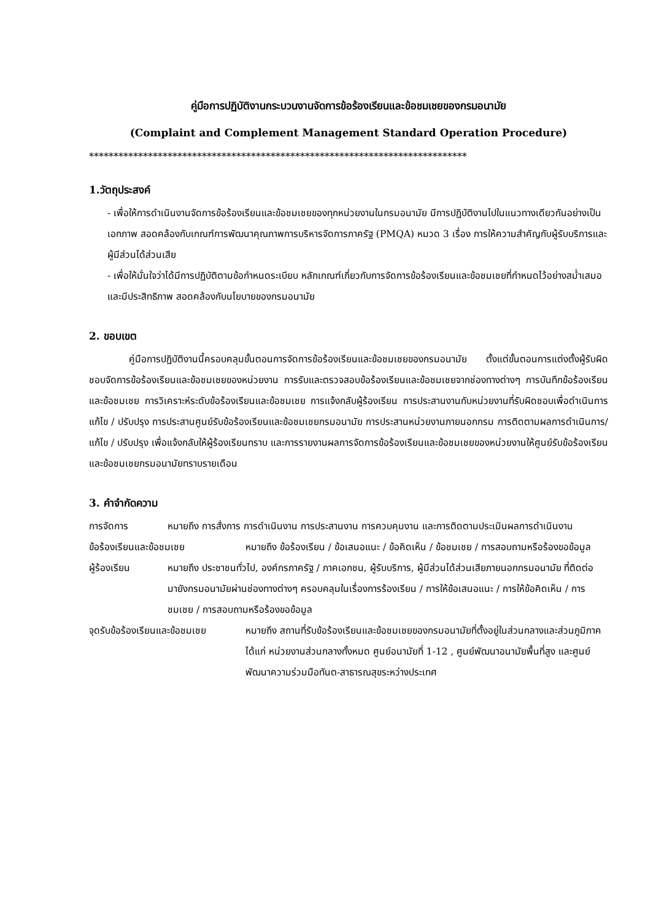คู่มือการปฏิบัติงานกระบวนงานจัดการข้อร้องเรียนและข้อชมเชยของกรมอนามัย
(Complaint and Complement Management Standard Operation Procedure)
*****************************************************************************
1.วัตถุประสงค์
- เพื่อให้การดำเนินงานจัดการข้อร้องเรียนและข้อชมเชยของทุกหน่วยงานในกรมอนามัย มีการปฏิบัติงานไปในแนวทางเดียวกันอย่างเป็นเอกภาพ สอดคล้องกับเกณฑ์การพัฒนาคุณภาพการบริหารจัดการภาครัฐ (PMQA) หมวด 3 เรื่อง การให้ความสำคัญกับผู้รับบริการและผู้มีส่วนได้ส่วนเสีย
- เพื่อให้มั่นใจว่าได้มีการปฏิบัติตามข้อกำหนดระเบียบ หลักเกณฑ์เกี่ยวกับการจัดการข้อร้องเรียนและข้อชมเชยที่กำหนดไว้อย่างสม่ำเสมอ และมีประสิทธิภาพ สอดคล้องกับนโยบายของกรมอนามัย
2. ขอบเขต
คู่มือการปฏิบัติงานนี้ครอบคลุมขั้นตอนการจัดการข้อร้องเรียนและข้อชมเชยของกรมอนามัย ตั้งแต่ขั้นตอนการแต่งตั้งผู้รับผิดชอบจัดการข้อร้องเรียนและข้อชมเชยของหน่วยงาน การรับและตรวจสอบข้อร้องเรียนและข้อชมเชยจากช่องทางต่างๆ การบันทึกข้อร้องเรียนและข้อชมเชย การวิเคราะห์ระดับข้อร้องเรียนและข้อชมเชย การแจ้งกลับผู้ร้องเรียน การประสานงานกับหน่วยงานที่รับผิดชอบเพื่อดำเนินการแก้ไข / ปรับปรุง การประสานศูนย์รับข้อร้องเรียนและข้อชมเชยกรมอนามัย การประสานหน่วยงานภายนอกกรม การติดตามผลการดำเนินการ/แก้ไข / ปรับปรุง เพื่อแจ้งกลับให้ผู้ร้องเรียนทราบ และการรายงานผลการจัดการข้อร้องเรียนและข้อชมเชยของหน่วยงานให้ศูนย์รับข้อร้องเรียนและข้อชมเชยกรมอนามัยทราบรายเดือน
3. คำจำกัดความ
การจัดการ หมายถึง การสั่งการ การดำเนินงาน การประสานงาน การควบคุมงาน และการติดตามประเมินผลการดำเนินงาน
ข้อร้องเรียนและข้อชมเชย หมายถึง ข้อร้องเรียน / ข้อเสนอแนะ / ข้อคิดเห็น / ข้อชมเชย / การสอบถามหรือร้องขอข้อมูล
ผู้ร้องเรียน หมายถึง ประชาชนทั่วไป, องค์กรภาครัฐ / ภาคเอกชน, ผู้รับบริการ, ผู้มีส่วนได้ส่วนเสียภายนอกกรมอนามัย ที่ติดต่อมายังกรมอนามัยผ่านช่องทางต่างๆ ครอบคลุมในเรื่องการร้องเรียน / การให้ข้อเสนอแนะ / การให้ข้อคิดเห็น / การชมเชย / การสอบถามหรือร้องขอข้อมูล
จุดรับข้อร้องเรียนและข้อชมเชย หมายถึง สถานที่รับข้อร้องเรียนและข้อชมเชยของกรมอนามัยที่ตั้งอยู่ในส่วนกลางและส่วนภูมิภาคได้แก่ หน่วยงานส่วนกลางทั้งหมด ศูนย์อนามัยที่ 1-12 , ศูนย์พัฒนาอนามัยพื้นที่สูง และศูนย์พัฒนาความร่วมมือทันต-สาธารณสุขระหว่างประเทศ